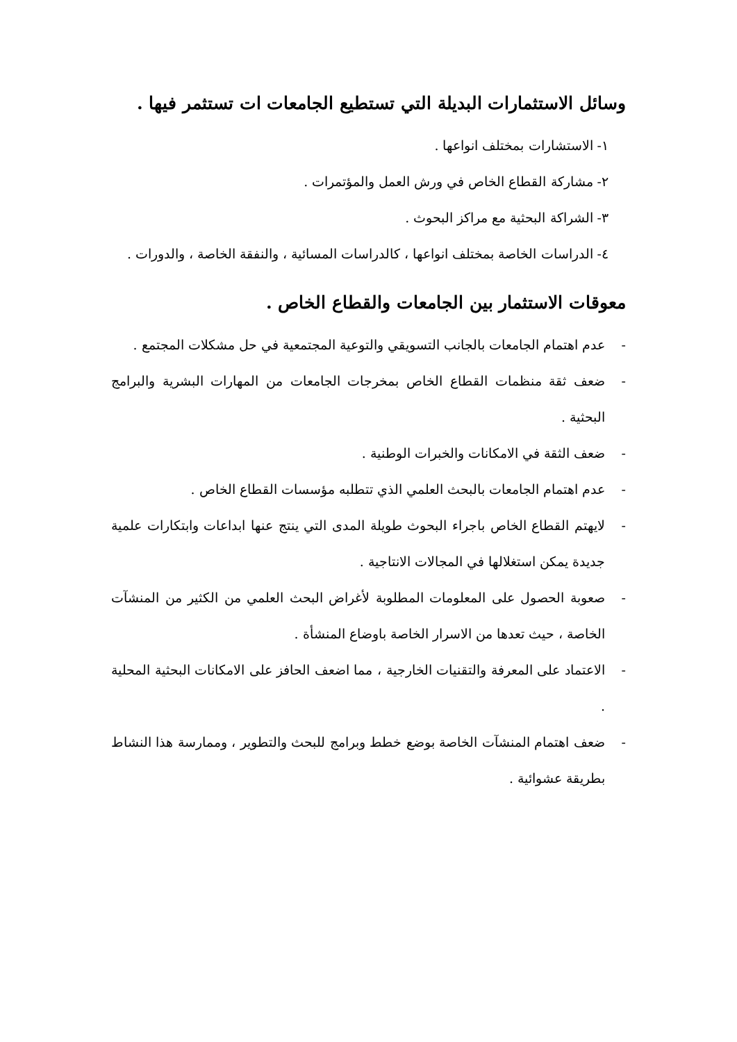وسائل الاستثمارات البديلة التي تستطيع الجامعات ات تستثمر فيها .
١- الاستشارات بمختلف انواعها .
٢- مشاركة القطاع الخاص في ورش العمل والمؤتمرات .
٣- الشراكة البحثية مع مراكز البحوث .
٤- الدراسات الخاصة بمختلف انواعها ، كالدراسات المسائية ، والنفقة الخاصة ، والدورات .
معوقات الاستثمار بين الجامعات والقطاع الخاص .
- عدم اهتمام الجامعات بالجانب التسويقي والتوعية المجتمعية في حل مشكلات المجتمع .
- ضعف ثقة منظمات القطاع الخاص بمخرجات الجامعات من المهارات البشرية والبرامج البحثية .
- ضعف الثقة في الامكانات والخبرات الوطنية .
- عدم اهتمام الجامعات بالبحث العلمي الذي تتطلبه مؤسسات القطاع الخاص .
- لايهتم القطاع الخاص باجراء البحوث طويلة المدى التي ينتج عنها ابداعات وابتكارات علمية جديدة يمكن استغلالها في المجالات الانتاجية .
- صعوبة الحصول على المعلومات المطلوبة لأغراض البحث العلمي من الكثير من المنشآت الخاصة ، حيث تعدها من الاسرار الخاصة باوضاع المنشأة .
- الاعتماد على المعرفة والتقنيات الخارجية ، مما اضعف الحافز على الامكانات البحثية المحلية .
- ضعف اهتمام المنشآت الخاصة بوضع خطط وبرامج للبحث والتطوير ، وممارسة هذا النشاط بطريقة عشوائية .